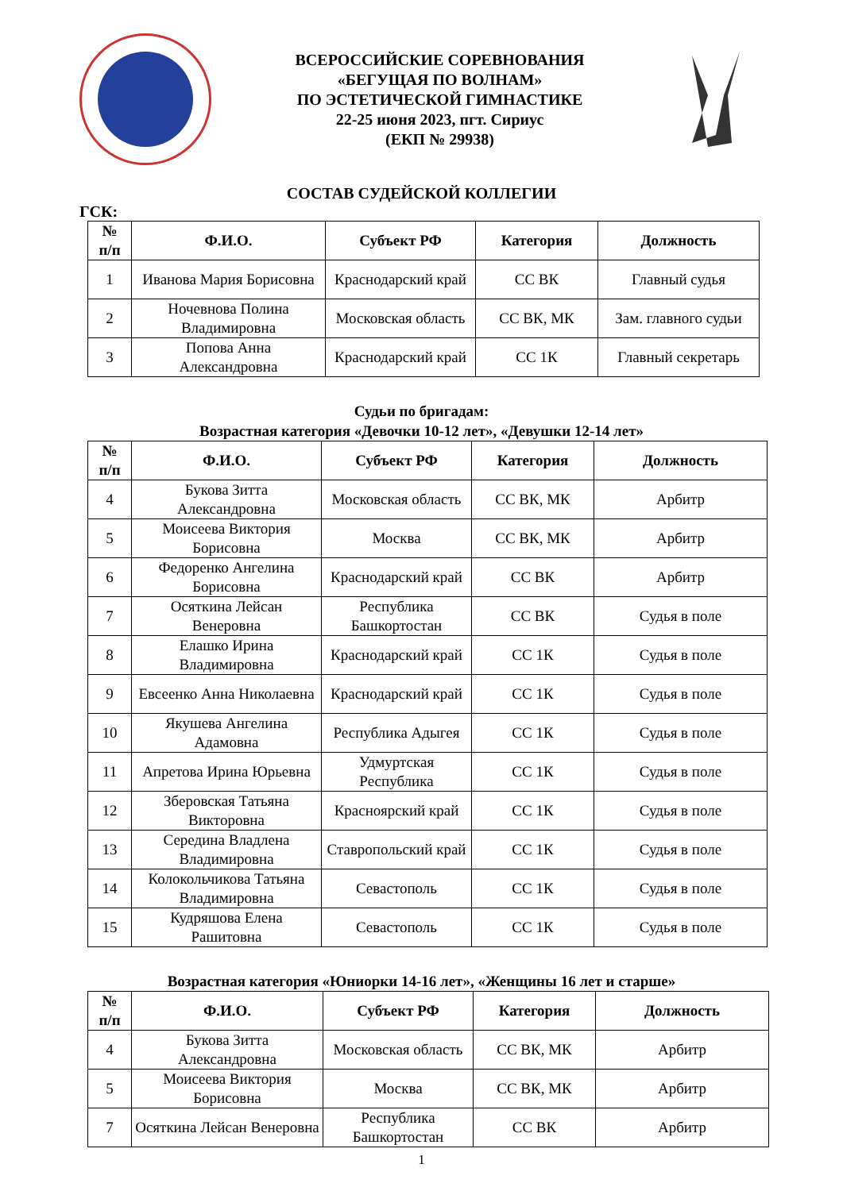ВСЕРОССИЙСКИЕ СОРЕВНОВАНИЯ
«БЕГУЩАЯ ПО ВОЛНАМ»
ПО ЭСТЕТИЧЕСКОЙ ГИМНАСТИКЕ
22-25 июня 2023, пгт. Сириус
(ЕКП № 29938)
СОСТАВ СУДЕЙСКОЙ КОЛЛЕГИИ
ГСК:
| № п/п | Ф.И.О. | Субъект РФ | Категория | Должность |
| --- | --- | --- | --- | --- |
| 1 | Иванова Мария Борисовна | Краснодарский край | СС ВК | Главный судья |
| 2 | Ночевнова Полина Владимировна | Московская область | СС ВК, МК | Зам. главного судьи |
| 3 | Попова Анна Александровна | Краснодарский край | СС 1К | Главный секретарь |
Судьи по бригадам:
Возрастная категория «Девочки 10-12 лет», «Девушки 12-14 лет»
| № п/п | Ф.И.О. | Субъект РФ | Категория | Должность |
| --- | --- | --- | --- | --- |
| 4 | Букова Зитта Александровна | Московская область | СС ВК, МК | Арбитр |
| 5 | Моисеева Виктория Борисовна | Москва | СС ВК, МК | Арбитр |
| 6 | Федоренко Ангелина Борисовна | Краснодарский край | СС ВК | Арбитр |
| 7 | Осяткина Лейсан Венеровна | Республика Башкортостан | СС ВК | Судья в поле |
| 8 | Елашко Ирина Владимировна | Краснодарский край | СС 1К | Судья в поле |
| 9 | Евсеенко Анна Николаевна | Краснодарский край | СС 1К | Судья в поле |
| 10 | Якушева Ангелина Адамовна | Республика Адыгея | СС 1К | Судья в поле |
| 11 | Апретова Ирина Юрьевна | Удмуртская Республика | СС 1К | Судья в поле |
| 12 | Зберовская Татьяна Викторовна | Красноярский край | СС 1К | Судья в поле |
| 13 | Середина Владлена Владимировна | Ставропольский край | СС 1К | Судья в поле |
| 14 | Колокольчикова Татьяна Владимировна | Севастополь | СС 1К | Судья в поле |
| 15 | Кудряшова Елена Рашитовна | Севастополь | СС 1К | Судья в поле |
Возрастная категория «Юниорки 14-16 лет», «Женщины 16 лет и старше»
| № п/п | Ф.И.О. | Субъект РФ | Категория | Должность |
| --- | --- | --- | --- | --- |
| 4 | Букова Зитта Александровна | Московская область | СС ВК, МК | Арбитр |
| 5 | Моисеева Виктория Борисовна | Москва | СС ВК, МК | Арбитр |
| 7 | Осяткина Лейсан Венеровна | Республика Башкортостан | СС ВК | Арбитр |
1